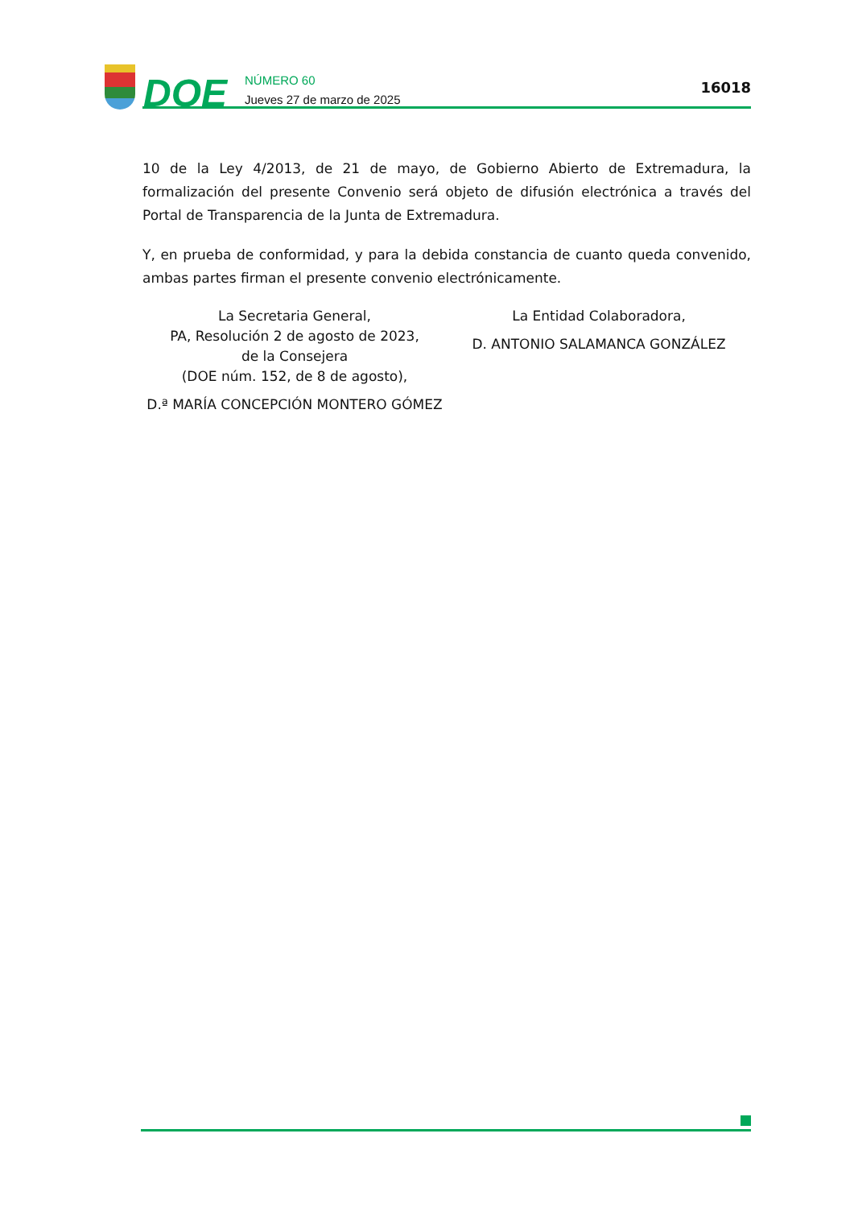DOE
NÚMERO 60
Jueves 27 de marzo de 2025
16018
10 de la Ley 4/2013, de 21 de mayo, de Gobierno Abierto de Extremadura, la formalización del presente Convenio será objeto de difusión electrónica a través del Portal de Transparencia de la Junta de Extremadura.
Y, en prueba de conformidad, y para la debida constancia de cuanto queda convenido, ambas partes firman el presente convenio electrónicamente.
La Secretaria General,
PA, Resolución 2 de agosto de 2023,
de la Consejera
(DOE núm. 152, de 8 de agosto),
D.ª MARÍA CONCEPCIÓN MONTERO GÓMEZ
La Entidad Colaboradora,
D. ANTONIO SALAMANCA GONZÁLEZ